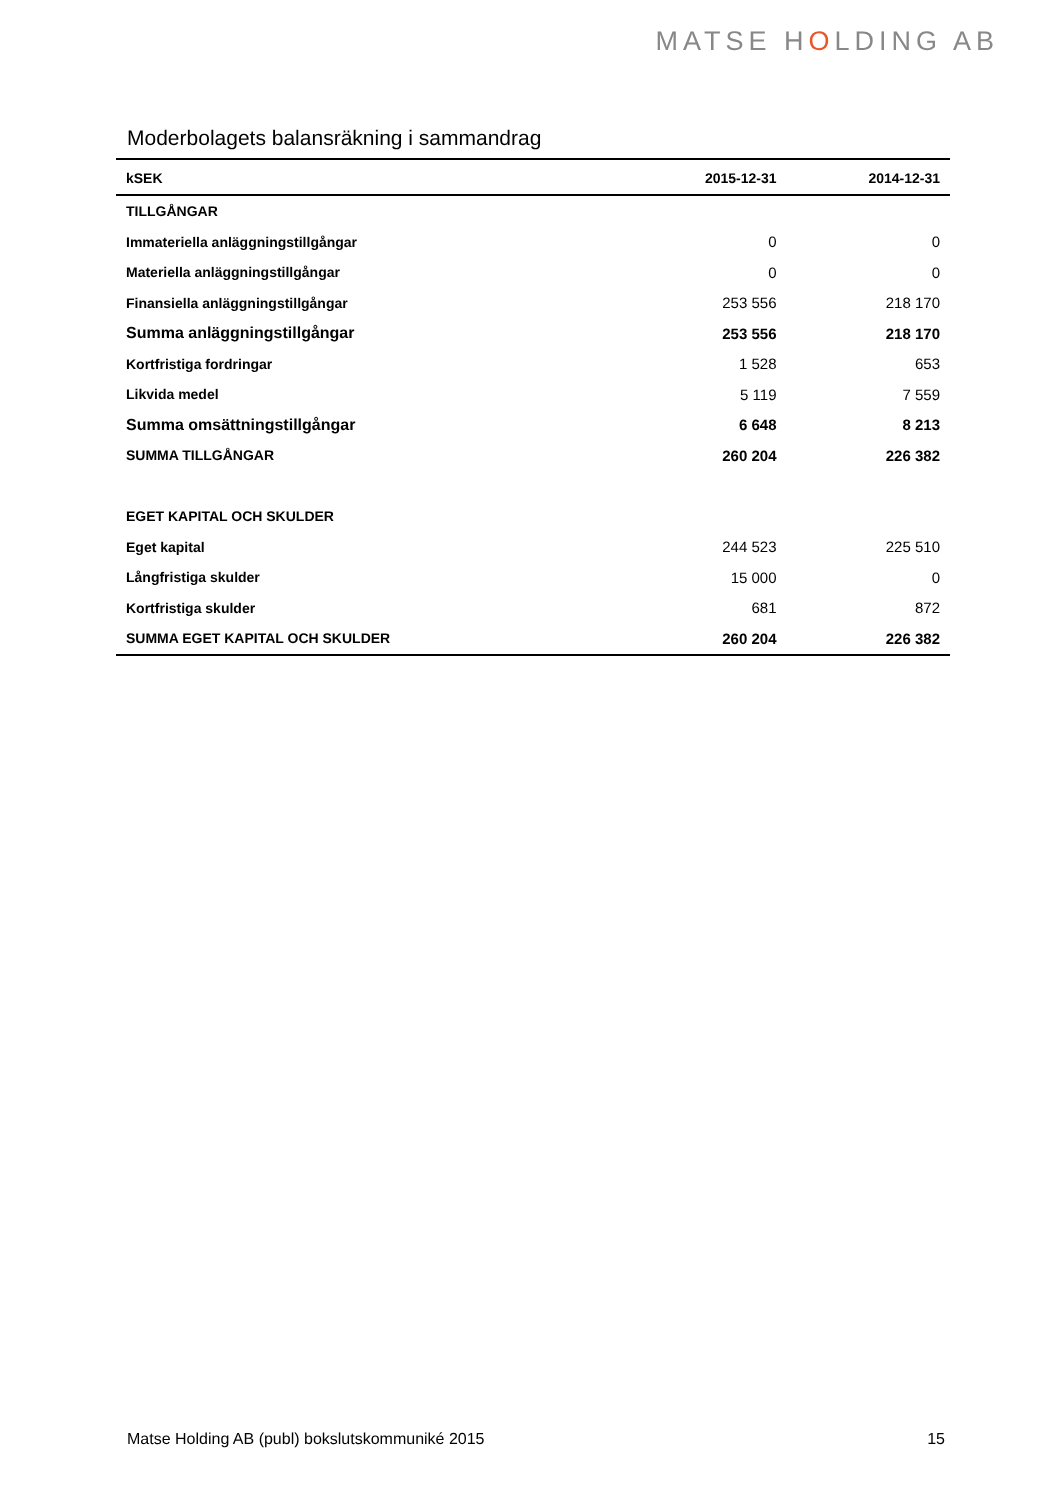MATSE HOLDING AB
Moderbolagets balansräkning i sammandrag
| kSEK | 2015-12-31 | 2014-12-31 |
| --- | --- | --- |
| TILLGÅNGAR | | |
| Immateriella anläggningstillgångar | 0 | 0 |
| Materiella anläggningstillgångar | 0 | 0 |
| Finansiella anläggningstillgångar | 253 556 | 218 170 |
| Summa anläggningstillgångar | 253 556 | 218 170 |
| Kortfristiga fordringar | 1 528 | 653 |
| Likvida medel | 5 119 | 7 559 |
| Summa omsättningstillgångar | 6 648 | 8 213 |
| SUMMA TILLGÅNGAR | 260 204 | 226 382 |
| EGET KAPITAL OCH SKULDER | | |
| Eget kapital | 244 523 | 225 510 |
| Långfristiga skulder | 15 000 | 0 |
| Kortfristiga skulder | 681 | 872 |
| SUMMA EGET KAPITAL OCH SKULDER | 260 204 | 226 382 |
Matse Holding AB (publ) bokslutskommuniké 2015 15